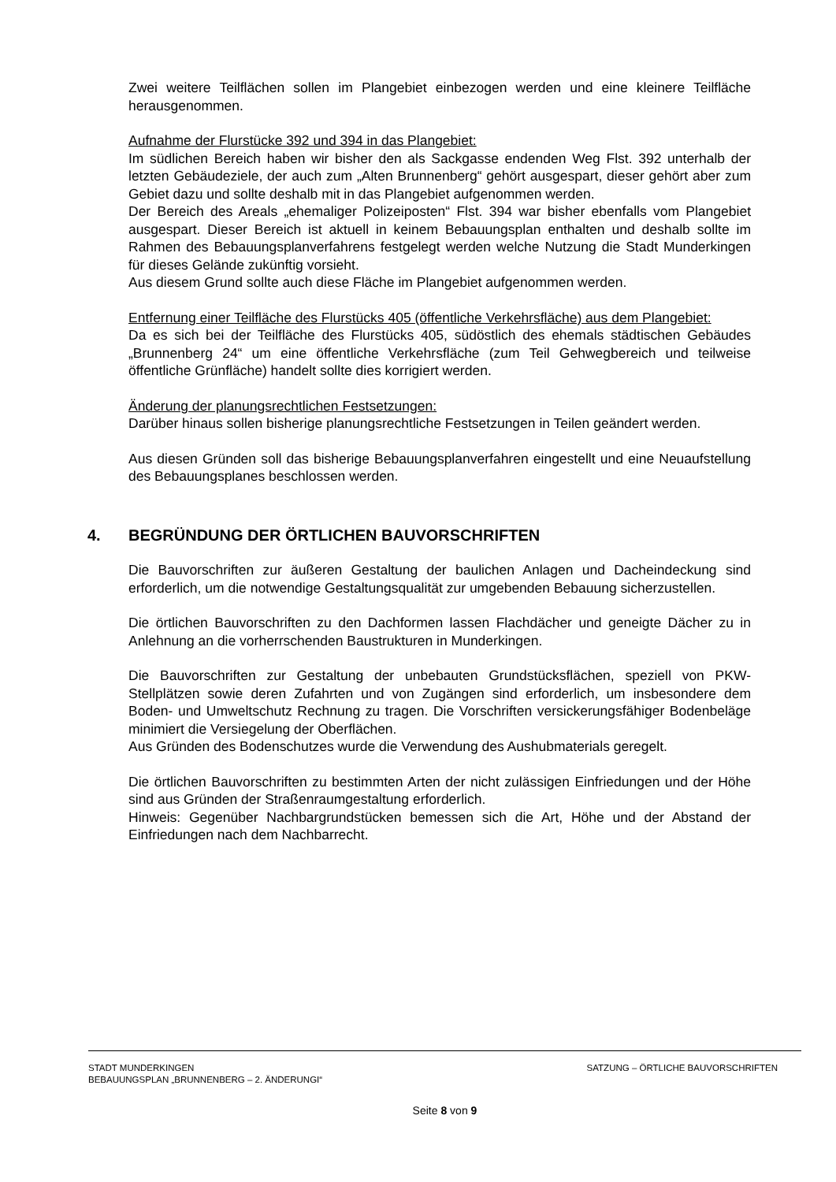Zwei weitere Teilflächen sollen im Plangebiet einbezogen werden und eine kleinere Teilfläche herausgenommen.
Aufnahme der Flurstücke 392 und 394 in das Plangebiet:
Im südlichen Bereich haben wir bisher den als Sackgasse endenden Weg Flst. 392 unterhalb der letzten Gebäudeziele, der auch zum „Alten Brunnenberg“ gehört ausgespart, dieser gehört aber zum Gebiet dazu und sollte deshalb mit in das Plangebiet aufgenommen werden.
Der Bereich des Areals „ehemaliger Polizeiposten“ Flst. 394 war bisher ebenfalls vom Plangebiet ausgespart. Dieser Bereich ist aktuell in keinem Bebauungsplan enthalten und deshalb sollte im Rahmen des Bebauungsplanverfahrens festgelegt werden welche Nutzung die Stadt Munderkingen für dieses Gelände zukünftig vorsieht.
Aus diesem Grund sollte auch diese Fläche im Plangebiet aufgenommen werden.
Entfernung einer Teilfläche des Flurstücks 405 (öffentliche Verkehrsfläche) aus dem Plangebiet:
Da es sich bei der Teilfläche des Flurstücks 405, südöstlich des ehemals städtischen Gebäudes „Brunnenberg 24“ um eine öffentliche Verkehrsfläche (zum Teil Gehwegbereich und teilweise öffentliche Grünfläche) handelt sollte dies korrigiert werden.
Änderung der planungsrechtlichen Festsetzungen:
Darüber hinaus sollen bisherige planungsrechtliche Festsetzungen in Teilen geändert werden.
Aus diesen Gründen soll das bisherige Bebauungsplanverfahren eingestellt und eine Neuaufstellung des Bebauungsplanes beschlossen werden.
4. BEGRÜNDUNG DER ÖRTLICHEN BAUVORSCHRIFTEN
Die Bauvorschriften zur äußeren Gestaltung der baulichen Anlagen und Dacheindeckung sind erforderlich, um die notwendige Gestaltungsqualität zur umgebenden Bebauung sicherzustellen.
Die örtlichen Bauvorschriften zu den Dachformen lassen Flachdächer und geneigte Dächer zu in Anlehnung an die vorherrschenden Baustrukturen in Munderkingen.
Die Bauvorschriften zur Gestaltung der unbebauten Grundstücksflächen, speziell von PKW-Stellplätzen sowie deren Zufahrten und von Zugängen sind erforderlich, um insbesondere dem Boden- und Umweltschutz Rechnung zu tragen. Die Vorschriften versickerungsfähiger Bodenbeläge minimiert die Versiegelung der Oberflächen.
Aus Gründen des Bodenschutzes wurde die Verwendung des Aushubmaterials geregelt.
Die örtlichen Bauvorschriften zu bestimmten Arten der nicht zulässigen Einfriedungen und der Höhe sind aus Gründen der Straßenraumgestaltung erforderlich.
Hinweis: Gegenüber Nachbargrundstücken bemessen sich die Art, Höhe und der Abstand der Einfriedungen nach dem Nachbarrecht.
STADT MUNDERKINGEN SATZUNG – ÖRTLICHE BAUVORSCHRIFTEN
BEBAUUNGSPLAN „BRUNNENBERG – 2. ÄNDERUNGI“
Seite 8 von 9